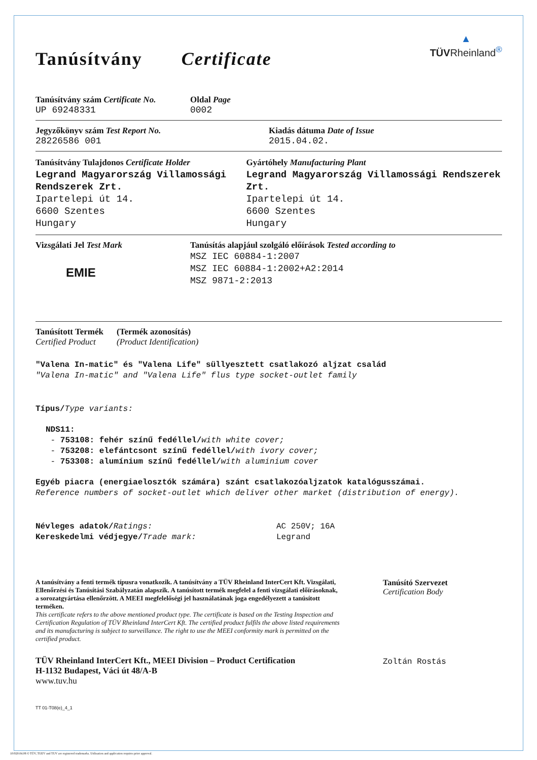Tanúsítvány Certificate
▲
TÜV Rheinland<sup>®</sup>
Tanúsítvány szám Certificate No.
UP 69248331
Oldal Page
0002
Jegyzőkönyv szám Test Report No.
28226586 001
Kiadás dátuma Date of Issue
2015.04.02.
Tanúsítvány Tulajdonos Certificate Holder
Legrand Magyarország Villamossági Rendszerek Zrt.
Ipartelepi út 14.
6600 Szentes
Hungary
Gyártóhely Manufacturing Plant
Legrand Magyarország Villamossági Rendszerek Zrt.
Ipartelepi út 14.
6600 Szentes
Hungary
Vizsgálati Jel Test Mark
EMIE
Tanúsítás alapjául szolgáló előírások Tested according to
MSZ IEC 60884-1:2007
MSZ IEC 60884-1:2002+A2:2014
MSZ 9871-2:2013
Tanúsított Termék
Certified Product
(Termék azonosítás)
(Product Identification)
"Valena In-matic" és "Valena Life" süllyesztett csatlakozó aljzat család
"Valena In-matic" and "Valena Life" flus type socket-outlet family
Típus/Type variants:
NDS11:
- 753108: fehér színű fedéllel/with white cover;
- 753208: elefántcsont színű fedéllel/with ivory cover;
- 753308: alumínium színű fedéllel/with aluminium cover
Egyéb piacra (energiaelosztók számára) szánt csatlakozóaljzatok katalógusszámai.
Reference numbers of socket-outlet which deliver other market (distribution of energy).
Névleges adatok/Ratings:
Kereskedelmi védjegye/Trade mark:
AC 250V; 16A
Legrand
A tanúsítvány a fenti termék típusra vonatkozik. A tanúsítvány a TÜV Rheinland InterCert Kft. Vizsgálati, Ellenőrzési és Tanúsítási Szabályzatán alapszik. A tanúsított termék megfelel a fenti vizsgálati előírásoknak, a sorozatgyártása ellenőrzött. A MEEI megfelelőségi jel használatának joga engedélyezett a tanúsított terméken.
This certificate refers to the above mentioned product type. The certificate is based on the Testing Inspection and Certification Regulation of TÜV Rheinland InterCert Kft. The certified product fulfils the above listed requirements and its manufacturing is subject to surveillance. The right to use the MEEI conformity mark is permitted on the certified product.
TÜV Rheinland InterCert Kft., MEEI Division – Product Certification
H-1132 Budapest, Váci út 48/A-B
www.tuv.hu
TT 01-T08(e)_4_1
Tanúsító Szervezet
Certification Body
Zoltán Rostás
10/020.04.08 © TÜV, TUEV and TUV are registered trademarks. Utilisation and application requires prior approval.